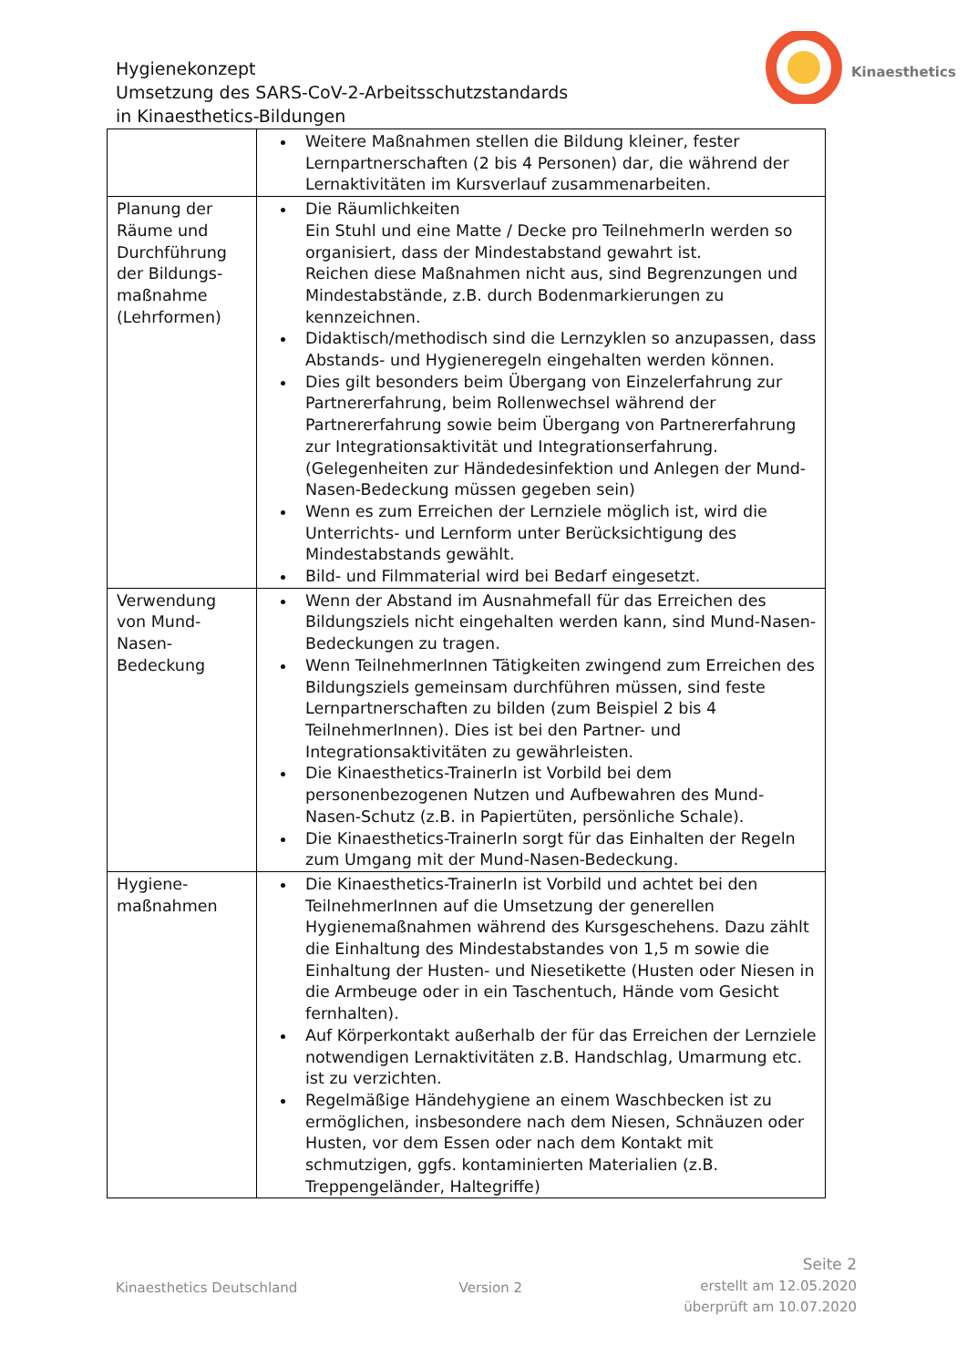Hygienekonzept
Umsetzung des SARS-CoV-2-Arbeitsschutzstandards
in Kinaesthetics-Bildungen
Kinaesthetics
| | Weitere Maßnahmen stellen die Bildung kleiner, fester Lernpartnerschaften (2 bis 4 Personen) dar, die während der Lernaktivitäten im Kursverlauf zusammenarbeiten. |
| Planung der Räume und Durchführung der Bildungs-maßnahme (Lehrformen) | Die Räumlichkeiten Ein Stuhl und eine Matte / Decke pro TeilnehmerIn werden so organisiert, dass der Mindestabstand gewahrt ist. Reichen diese Maßnahmen nicht aus, sind Begrenzungen und Mindestabstände, z.B. durch Bodenmarkierungen zu kennzeichnen. Didaktisch/methodisch sind die Lernzyklen so anzupassen, dass Abstands- und Hygieneregeln eingehalten werden können. Dies gilt besonders beim Übergang von Einzelerfahrung zur Partnererfahrung, beim Rollenwechsel während der Partnererfahrung sowie beim Übergang von Partnererfahrung zur Integrationsaktivität und Integrationserfahrung. (Gelegenheiten zur Händedesinfektion und Anlegen der Mund-Nasen-Bedeckung müssen gegeben sein) Wenn es zum Erreichen der Lernziele möglich ist, wird die Unterrichts- und Lernform unter Berücksichtigung des Mindestabstands gewählt. Bild- und Filmmaterial wird bei Bedarf eingesetzt. |
| Verwendung von Mund-Nasen-Bedeckung | Wenn der Abstand im Ausnahmefall für das Erreichen des Bildungsziels nicht eingehalten werden kann, sind Mund-Nasen-Bedeckungen zu tragen. Wenn TeilnehmerInnen Tätigkeiten zwingend zum Erreichen des Bildungsziels gemeinsam durchführen müssen, sind feste Lernpartnerschaften zu bilden (zum Beispiel 2 bis 4 TeilnehmerInnen). Dies ist bei den Partner- und Integrationsaktivitäten zu gewährleisten. Die Kinaesthetics-TrainerIn ist Vorbild bei dem personenbezogenen Nutzen und Aufbewahren des Mund-Nasen-Schutz (z.B. in Papiertüten, persönliche Schale). Die Kinaesthetics-TrainerIn sorgt für das Einhalten der Regeln zum Umgang mit der Mund-Nasen-Bedeckung. |
| Hygiene-maßnahmen | Die Kinaesthetics-TrainerIn ist Vorbild und achtet bei den TeilnehmerInnen auf die Umsetzung der generellen Hygienemaßnahmen während des Kursgeschehens. Dazu zählt die Einhaltung des Mindestabstandes von 1,5 m sowie die Einhaltung der Husten- und Niesetikette (Husten oder Niesen in die Armbeuge oder in ein Taschentuch, Hände vom Gesicht fernhalten). Auf Körperkontakt außerhalb der für das Erreichen der Lernziele notwendigen Lernaktivitäten z.B. Handschlag, Umarmung etc. ist zu verzichten. Regelmäßige Händehygiene an einem Waschbecken ist zu ermöglichen, insbesondere nach dem Niesen, Schnäuzen oder Husten, vor dem Essen oder nach dem Kontakt mit schmutzigen, ggfs. kontaminierten Materialien (z.B. Treppengeländer, Haltegriffe) |
Kinaesthetics Deutschland Version 2
Seite 2
erstellt am 12.05.2020
überprüft am 10.07.2020